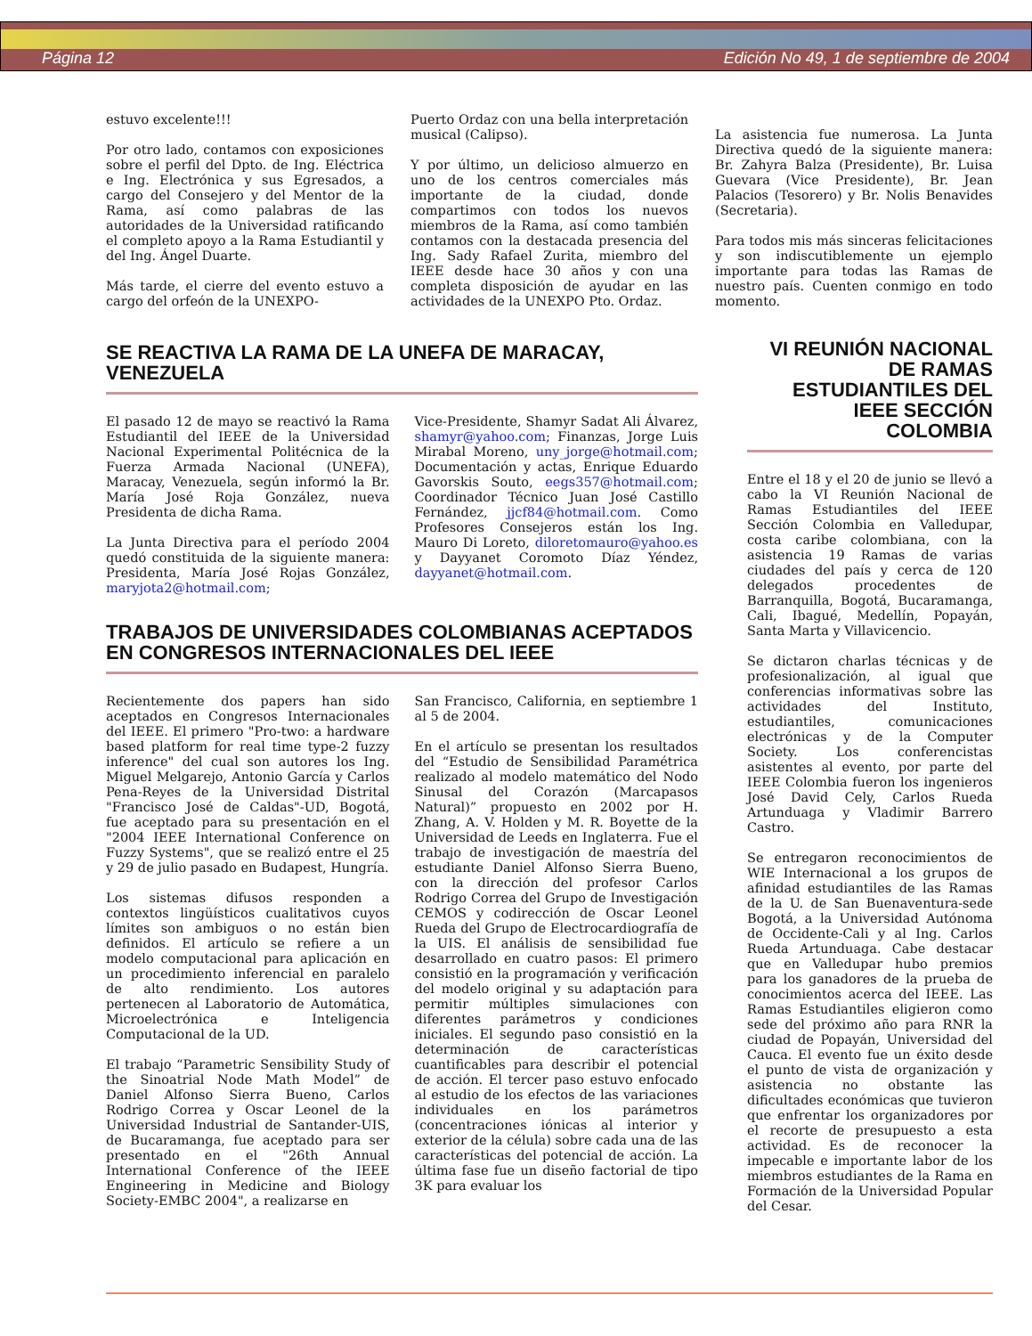Página 12 Edición No 49, 1 de septiembre de 2004
estuvo excelente!!!
Por otro lado, contamos con exposiciones sobre el perfil del Dpto. de Ing. Eléctrica e Ing. Electrónica y sus Egresados, a cargo del Consejero y del Mentor de la Rama, así como palabras de las autoridades de la Universidad ratificando el completo apoyo a la Rama Estudiantil y del Ing. Ángel Duarte.
Más tarde, el cierre del evento estuvo a cargo del orfeón de la UNEXPO-
Puerto Ordaz con una bella interpretación musical (Calipso).
Y por último, un delicioso almuerzo en uno de los centros comerciales más importante de la ciudad, donde compartimos con todos los nuevos miembros de la Rama, así como también contamos con la destacada presencia del Ing. Sady Rafael Zurita, miembro del IEEE desde hace 30 años y con una completa disposición de ayudar en las actividades de la UNEXPO Pto. Ordaz.
La asistencia fue numerosa. La Junta Directiva quedó de la siguiente manera: Br. Zahyra Balza (Presidente), Br. Luisa Guevara (Vice Presidente), Br. Jean Palacios (Tesorero) y Br. Nolis Benavides (Secretaria).
Para todos mis más sinceras felicitaciones y son indiscutiblemente un ejemplo importante para todas las Ramas de nuestro país. Cuenten conmigo en todo momento.
SE REACTIVA LA RAMA DE LA UNEFA DE MARACAY, VENEZUELA
El pasado 12 de mayo se reactivó la Rama Estudiantil del IEEE de la Universidad Nacional Experimental Politécnica de la Fuerza Armada Nacional (UNEFA), Maracay, Venezuela, según informó la Br. María José Roja González, nueva Presidenta de dicha Rama.
La Junta Directiva para el período 2004 quedó constituida de la siguiente manera: Presidenta, María José Rojas González, maryjota2@hotmail.com;
Vice-Presidente, Shamyr Sadat Ali Álvarez, shamyr@yahoo.com; Finanzas, Jorge Luis Mirabal Moreno, uny_jorge@hotmail.com; Documentación y actas, Enrique Eduardo Gavorskis Souto, eegs357@hotmail.com; Coordinador Técnico Juan José Castillo Fernández, jjcf84@hotmail.com. Como Profesores Consejeros están los Ing. Mauro Di Loreto, diloretomauro@yahoo.es y Dayyanet Coromoto Díaz Yéndez, dayyanet@hotmail.com.
TRABAJOS DE UNIVERSIDADES COLOMBIANAS ACEPTADOS EN CONGRESOS INTERNACIONALES DEL IEEE
Recientemente dos papers han sido aceptados en Congresos Internacionales del IEEE. El primero "Pro-two: a hardware based platform for real time type-2 fuzzy inference" del cual son autores los Ing. Miguel Melgarejo, Antonio García y Carlos Pena-Reyes de la Universidad Distrital "Francisco José de Caldas"-UD, Bogotá, fue aceptado para su presentación en el "2004 IEEE International Conference on Fuzzy Systems", que se realizó entre el 25 y 29 de julio pasado en Budapest, Hungría.
Los sistemas difusos responden a contextos lingüísticos cualitativos cuyos límites son ambiguos o no están bien definidos. El artículo se refiere a un modelo computacional para aplicación en un procedimiento inferencial en paralelo de alto rendimiento. Los autores pertenecen al Laboratorio de Automática, Microelectrónica e Inteligencia Computacional de la UD.
El trabajo “Parametric Sensibility Study of the Sinoatrial Node Math Model” de Daniel Alfonso Sierra Bueno, Carlos Rodrigo Correa y Oscar Leonel de la Universidad Industrial de Santander-UIS, de Bucaramanga, fue aceptado para ser presentado en el "26th Annual International Conference of the IEEE Engineering in Medicine and Biology Society-EMBC 2004", a realizarse en
San Francisco, California, en septiembre 1 al 5 de 2004.
En el artículo se presentan los resultados del “Estudio de Sensibilidad Paramétrica realizado al modelo matemático del Nodo Sinusal del Corazón (Marcapasos Natural)” propuesto en 2002 por H. Zhang, A. V. Holden y M. R. Boyette de la Universidad de Leeds en Inglaterra. Fue el trabajo de investigación de maestría del estudiante Daniel Alfonso Sierra Bueno, con la dirección del profesor Carlos Rodrigo Correa del Grupo de Investigación CEMOS y codirección de Oscar Leonel Rueda del Grupo de Electrocardiografía de la UIS. El análisis de sensibilidad fue desarrollado en cuatro pasos: El primero consistió en la programación y verificación del modelo original y su adaptación para permitir múltiples simulaciones con diferentes parámetros y condiciones iniciales. El segundo paso consistió en la determinación de características cuantificables para describir el potencial de acción. El tercer paso estuvo enfocado al estudio de los efectos de las variaciones individuales en los parámetros (concentraciones iónicas al interior y exterior de la célula) sobre cada una de las características del potencial de acción. La última fase fue un diseño factorial de tipo 3K para evaluar los
VI REUNIÓN NACIONAL DE RAMAS ESTUDIANTILES DEL IEEE SECCIÓN COLOMBIA
Entre el 18 y el 20 de junio se llevó a cabo la VI Reunión Nacional de Ramas Estudiantiles del IEEE Sección Colombia en Valledupar, costa caribe colombiana, con la asistencia 19 Ramas de varias ciudades del país y cerca de 120 delegados procedentes de Barranquilla, Bogotá, Bucaramanga, Cali, Ibagué, Medellín, Popayán, Santa Marta y Villavicencio.
Se dictaron charlas técnicas y de profesionalización, al igual que conferencias informativas sobre las actividades del Instituto, estudiantiles, comunicaciones electrónicas y de la Computer Society. Los conferencistas asistentes al evento, por parte del IEEE Colombia fueron los ingenieros José David Cely, Carlos Rueda Artunduaga y Vladimir Barrero Castro.
Se entregaron reconocimientos de WIE Internacional a los grupos de afinidad estudiantiles de las Ramas de la U. de San Buenaventura-sede Bogotá, a la Universidad Autónoma de Occidente-Cali y al Ing. Carlos Rueda Artunduaga. Cabe destacar que en Valledupar hubo premios para los ganadores de la prueba de conocimientos acerca del IEEE. Las Ramas Estudiantiles eligieron como sede del próximo año para RNR la ciudad de Popayán, Universidad del Cauca. El evento fue un éxito desde el punto de vista de organización y asistencia no obstante las dificultades económicas que tuvieron que enfrentar los organizadores por el recorte de presupuesto a esta actividad. Es de reconocer la impecable e importante labor de los miembros estudiantes de la Rama en Formación de la Universidad Popular del Cesar.